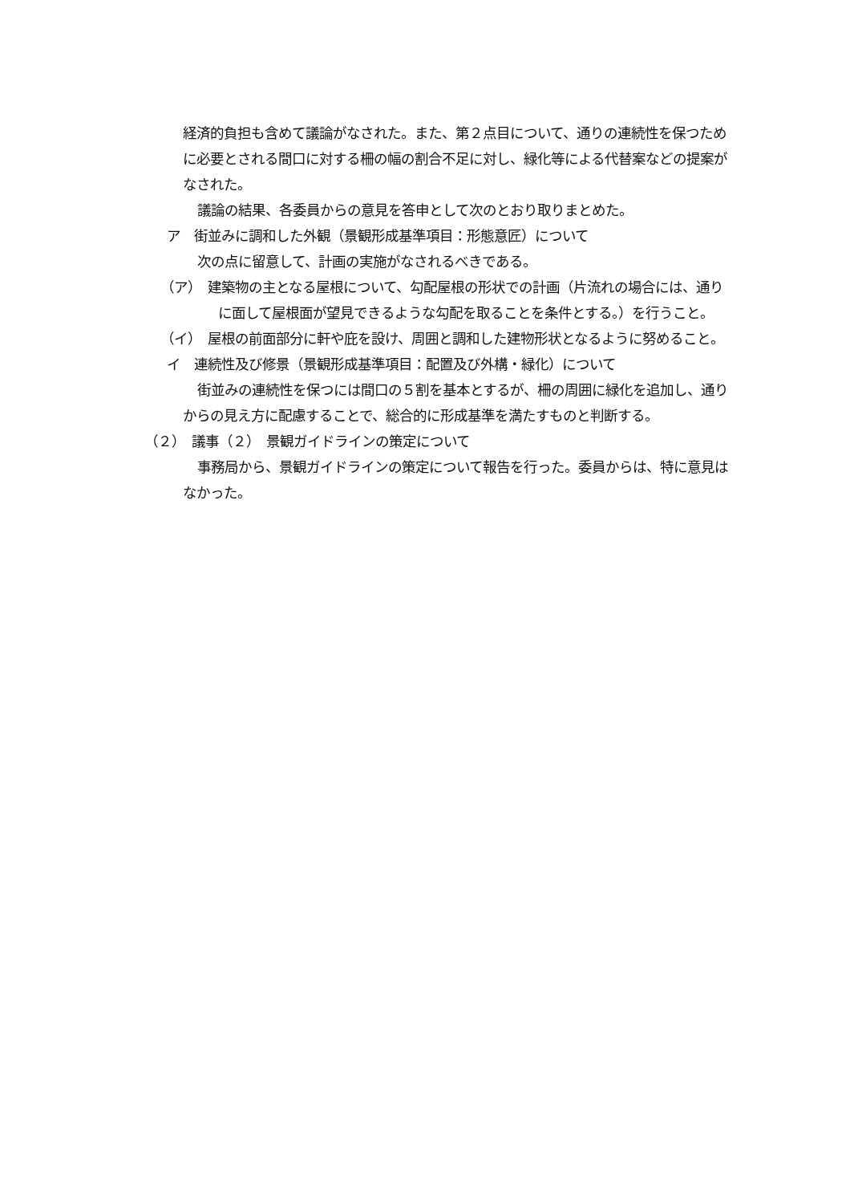経済的負担も含めて議論がなされた。また、第２点目について、通りの連続性を保つために必要とされる間口に対する柵の幅の割合不足に対し、緑化等による代替案などの提案がなされた。
議論の結果、各委員からの意見を答申として次のとおり取りまとめた。
ア　街並みに調和した外観（景観形成基準項目：形態意匠）について
次の点に留意して、計画の実施がなされるべきである。
（ア）　建築物の主となる屋根について、勾配屋根の形状での計画（片流れの場合には、通りに面して屋根面が望見できるような勾配を取ることを条件とする。）を行うこと。
（イ）　屋根の前面部分に軒や庇を設け、周囲と調和した建物形状となるように努めること。
イ　連続性及び修景（景観形成基準項目：配置及び外構・緑化）について
街並みの連続性を保つには間口の５割を基本とするが、柵の周囲に緑化を追加し、通りからの見え方に配慮することで、総合的に形成基準を満たすものと判断する。
（２）　議事（２）　景観ガイドラインの策定について
事務局から、景観ガイドラインの策定について報告を行った。委員からは、特に意見はなかった。